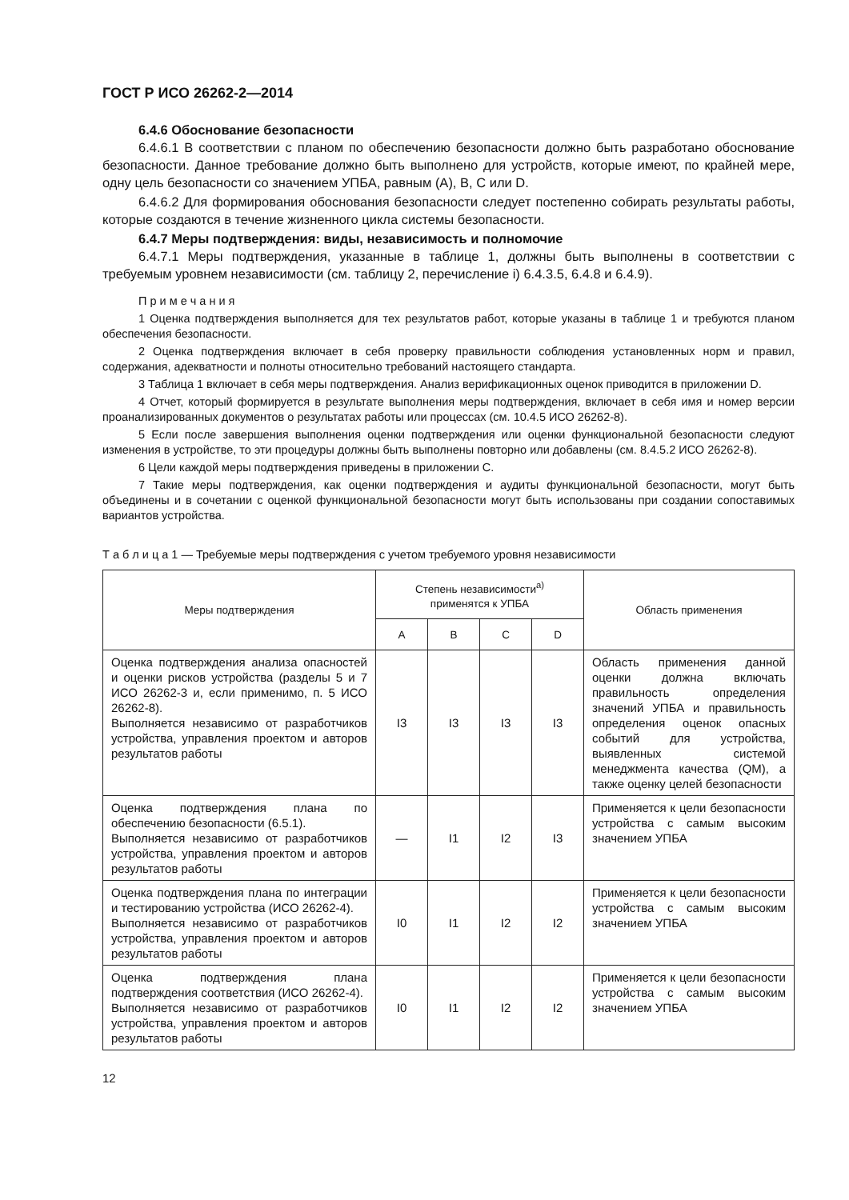ГОСТ Р ИСО 26262-2—2014
6.4.6 Обоснование безопасности
6.4.6.1 В соответствии с планом по обеспечению безопасности должно быть разработано обоснование безопасности. Данное требование должно быть выполнено для устройств, которые имеют, по крайней мере, одну цель безопасности со значением УПБА, равным (А), В, С или D.
6.4.6.2 Для формирования обоснования безопасности следует постепенно собирать результаты работы, которые создаются в течение жизненного цикла системы безопасности.
6.4.7 Меры подтверждения: виды, независимость и полномочие
6.4.7.1 Меры подтверждения, указанные в таблице 1, должны быть выполнены в соответствии с требуемым уровнем независимости (см. таблицу 2, перечисление i) 6.4.3.5, 6.4.8 и 6.4.9).
П р и м е ч а н и я
1 Оценка подтверждения выполняется для тех результатов работ, которые указаны в таблице 1 и требуются планом обеспечения безопасности.
2 Оценка подтверждения включает в себя проверку правильности соблюдения установленных норм и правил, содержания, адекватности и полноты относительно требований настоящего стандарта.
3 Таблица 1 включает в себя меры подтверждения. Анализ верификационных оценок приводится в приложении D.
4 Отчет, который формируется в результате выполнения меры подтверждения, включает в себя имя и номер версии проанализированных документов о результатах работы или процессах (см. 10.4.5 ИСО 26262-8).
5 Если после завершения выполнения оценки подтверждения или оценки функциональной безопасности следуют изменения в устройстве, то эти процедуры должны быть выполнены повторно или добавлены (см. 8.4.5.2 ИСО 26262-8).
6 Цели каждой меры подтверждения приведены в приложении С.
7 Такие меры подтверждения, как оценки подтверждения и аудиты функциональной безопасности, могут быть объединены и в сочетании с оценкой функциональной безопасности могут быть использованы при создании сопоставимых вариантов устройства.
Т а б л и ц а 1 — Требуемые меры подтверждения с учетом требуемого уровня независимости
| Меры подтверждения | Степень независимости<sup>а)</sup> применятся к УПБА | | | | Область применения |
| --- | --- | --- | --- | --- | --- |
| | A | B | C | D | |
| Оценка подтверждения анализа опасностей и оценки рисков устройства (разделы 5 и 7 ИСО 26262-3 и, если применимо, п. 5 ИСО 26262-8). Выполняется независимо от разработчиков устройства, управления проектом и авторов результатов работы | I3 | I3 | I3 | I3 | Область применения данной оценки должна включать правильность определения значений УПБА и правильность определения оценок опасных событий для устройства, выявленных системой менеджмента качества (QM), а также оценку целей безопасности |
| Оценка подтверждения плана по обеспечению безопасности (6.5.1). Выполняется независимо от разработчиков устройства, управления проектом и авторов результатов работы | — | I1 | I2 | I3 | Применяется к цели безопасности устройства с самым высоким значением УПБА |
| Оценка подтверждения плана по интеграции и тестированию устройства (ИСО 26262-4). Выполняется независимо от разработчиков устройства, управления проектом и авторов результатов работы | I0 | I1 | I2 | I2 | Применяется к цели безопасности устройства с самым высоким значением УПБА |
| Оценка подтверждения плана подтверждения соответствия (ИСО 26262-4). Выполняется независимо от разработчиков устройства, управления проектом и авторов результатов работы | I0 | I1 | I2 | I2 | Применяется к цели безопасности устройства с самым высоким значением УПБА |
12